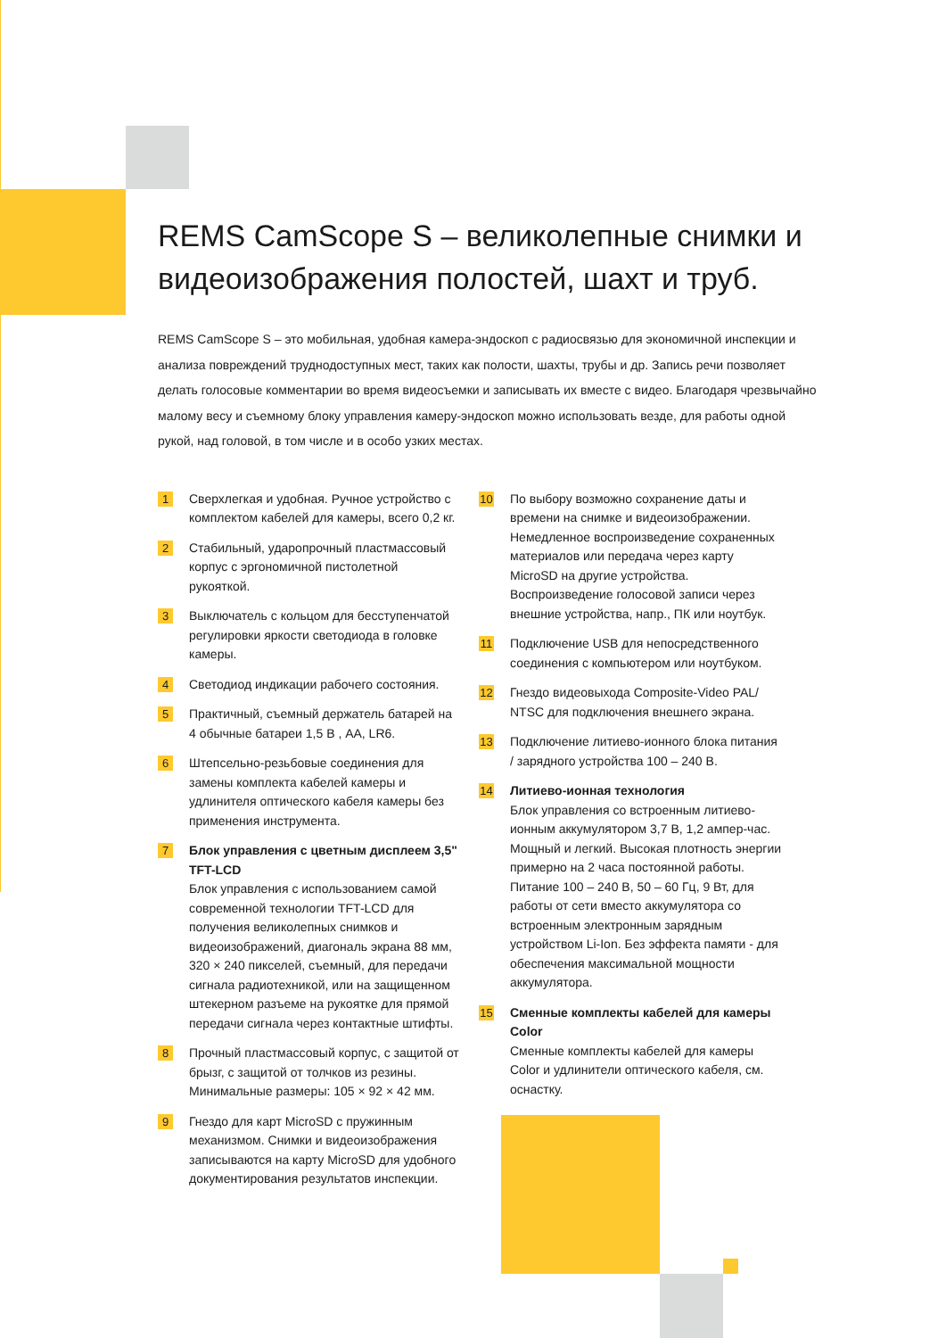REMS CamScope S – великолепные снимки и видеоизображения полостей, шахт и труб.
REMS CamScope S – это мобильная, удобная камера-эндоскоп с радиосвязью для экономичной инспекции и анализа повреждений труднодоступных мест, таких как полости, шахты, трубы и др. Запись речи позволяет делать голосовые комментарии во время видеосъемки и записывать их вместе с видео. Благодаря чрезвычайно малому весу и съемному блоку управления камеру-эндоскоп можно использовать везде, для работы одной рукой, над головой, в том числе и в особо узких местах.
1
Сверхлегкая и удобная. Ручное устройство с комплектом кабелей для камеры, всего 0,2 кг.
2
Стабильный, ударопрочный пластмассовый корпус с эргономичной пистолетной рукояткой.
3
Выключатель с кольцом для бесступенчатой регулировки яркости светодиода в головке камеры.
4
Светодиод индикации рабочего состояния.
5
Практичный, съемный держатель батарей на 4 обычные батареи 1,5 В , AA, LR6.
6
Штепсельно-резьбовые соединения для замены комплекта кабелей камеры и удлинителя оптического кабеля камеры без применения инструмента.
7
Блок управления с цветным дисплеем 3,5" TFT-LCD
Блок управления с использованием самой современной технологии TFT-LCD для получения великолепных снимков и видеоизображений, диагональ экрана 88 мм, 320 × 240 пикселей, съемный, для передачи сигнала радиотехникой, или на защищенном штекерном разъеме на рукоятке для прямой передачи сигнала через контактные штифты.
8
Прочный пластмассовый корпус, с защитой от брызг, с защитой от толчков из резины. Минимальные размеры: 105 × 92 × 42 мм.
9
Гнездо для карт MicroSD с пружинным механизмом. Снимки и видеоизображения записываются на карту MicroSD для удобного документирования результатов инспекции.
10
По выбору возможно сохранение даты и времени на снимке и видеоизображении. Немедленное воспроизведение сохраненных материалов или передача через карту MicroSD на другие устройства. Воспроизведение голосовой записи через внешние устройства, напр., ПК или ноутбук.
11
Подключение USB для непосредственного соединения с компьютером или ноутбуком.
12
Гнездо видеовыхода Composite-Video PAL/ NTSC для подключения внешнего экрана.
13
Подключение литиево-ионного блока питания / зарядного устройства 100 – 240 В.
14
Литиево-ионная технология
Блок управления со встроенным литиево-ионным аккумулятором 3,7 В, 1,2 ампер-час. Мощный и легкий. Высокая плотность энергии примерно на 2 часа постоянной работы. Питание 100 – 240 В, 50 – 60 Гц, 9 Вт, для работы от сети вместо аккумулятора со встроенным электронным зарядным устройством Li-Ion. Без эффекта памяти - для обеспечения максимальной мощности аккумулятора.
15
Сменные комплекты кабелей для камеры Color
Сменные комплекты кабелей для камеры Color и удлинители оптического кабеля, см. оснастку.